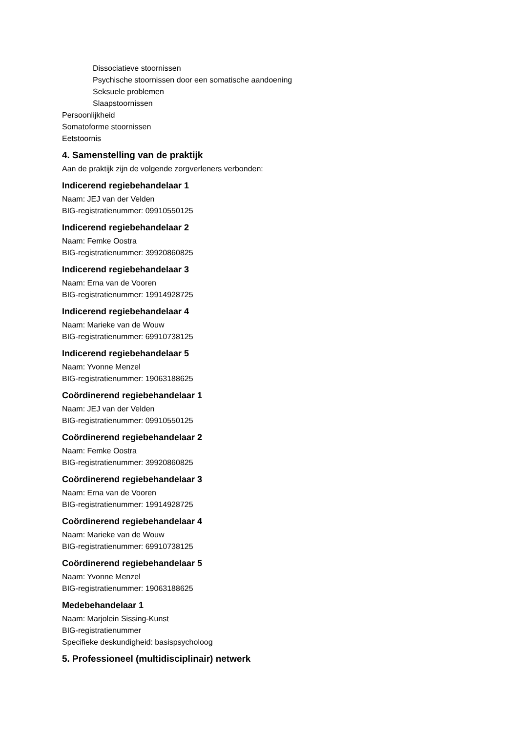Dissociatieve stoornissen
Psychische stoornissen door een somatische aandoening
Seksuele problemen
Slaapstoornissen
Persoonlijkheid
Somatoforme stoornissen
Eetstoornis
4. Samenstelling van de praktijk
Aan de praktijk zijn de volgende zorgverleners verbonden:
Indicerend regiebehandelaar 1
Naam: JEJ van der Velden
BIG-registratienummer: 09910550125
Indicerend regiebehandelaar 2
Naam: Femke Oostra
BIG-registratienummer: 39920860825
Indicerend regiebehandelaar 3
Naam: Erna van de Vooren
BIG-registratienummer: 19914928725
Indicerend regiebehandelaar 4
Naam: Marieke van de Wouw
BIG-registratienummer: 69910738125
Indicerend regiebehandelaar 5
Naam: Yvonne Menzel
BIG-registratienummer: 19063188625
Coördinerend regiebehandelaar 1
Naam: JEJ van der Velden
BIG-registratienummer: 09910550125
Coördinerend regiebehandelaar 2
Naam: Femke Oostra
BIG-registratienummer: 39920860825
Coördinerend regiebehandelaar 3
Naam: Erna van de Vooren
BIG-registratienummer: 19914928725
Coördinerend regiebehandelaar 4
Naam: Marieke van de Wouw
BIG-registratienummer: 69910738125
Coördinerend regiebehandelaar 5
Naam: Yvonne Menzel
BIG-registratienummer: 19063188625
Medebehandelaar 1
Naam: Marjolein Sissing-Kunst
BIG-registratienummer
Specifieke deskundigheid: basispsycholoog
5. Professioneel (multidisciplinair) netwerk